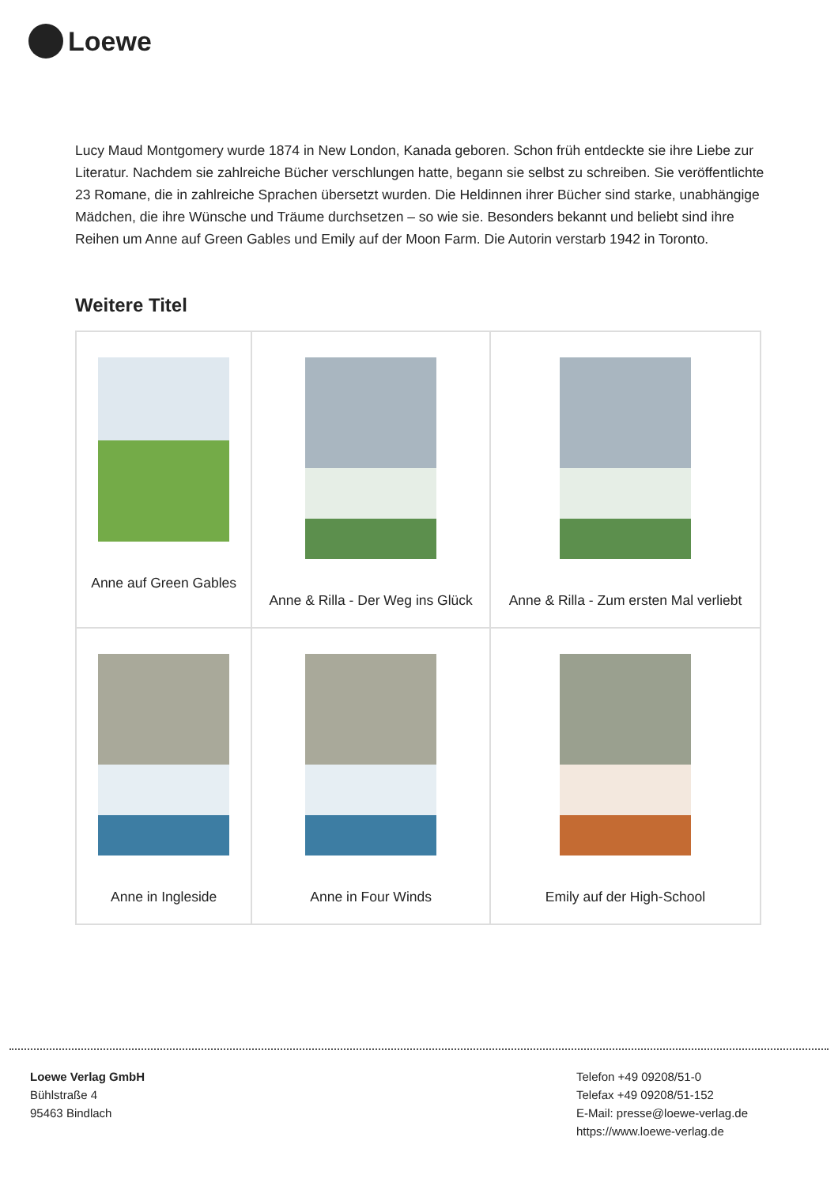Loewe
Lucy Maud Montgomery wurde 1874 in New London, Kanada geboren. Schon früh entdeckte sie ihre Liebe zur Literatur. Nachdem sie zahlreiche Bücher verschlungen hatte, begann sie selbst zu schreiben. Sie veröffentlichte 23 Romane, die in zahlreiche Sprachen übersetzt wurden. Die Heldinnen ihrer Bücher sind starke, unabhängige Mädchen, die ihre Wünsche und Träume durchsetzen – so wie sie. Besonders bekannt und beliebt sind ihre Reihen um Anne auf Green Gables und Emily auf der Moon Farm. Die Autorin verstarb 1942 in Toronto.
Weitere Titel
| Anne auf Green Gables | Anne & Rilla - Der Weg ins Glück | Anne & Rilla - Zum ersten Mal verliebt |
| Anne in Ingleside | Anne in Four Winds | Emily auf der High-School |
Loewe Verlag GmbH
Bühlstraße 4
95463 Bindlach
Telefon +49 09208/51-0
Telefax +49 09208/51-152
E-Mail: presse@loewe-verlag.de
https://www.loewe-verlag.de